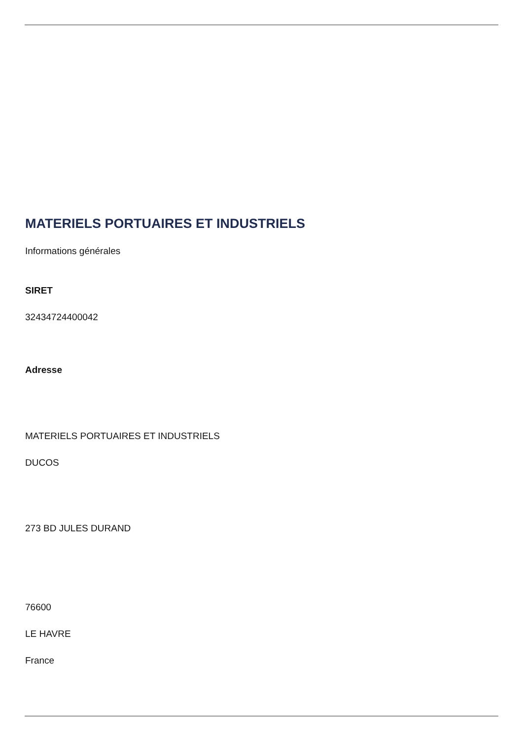MATERIELS PORTUAIRES ET INDUSTRIELS
Informations générales
SIRET
32434724400042
Adresse
MATERIELS PORTUAIRES ET INDUSTRIELS
DUCOS
273 BD JULES DURAND
76600
LE HAVRE
France